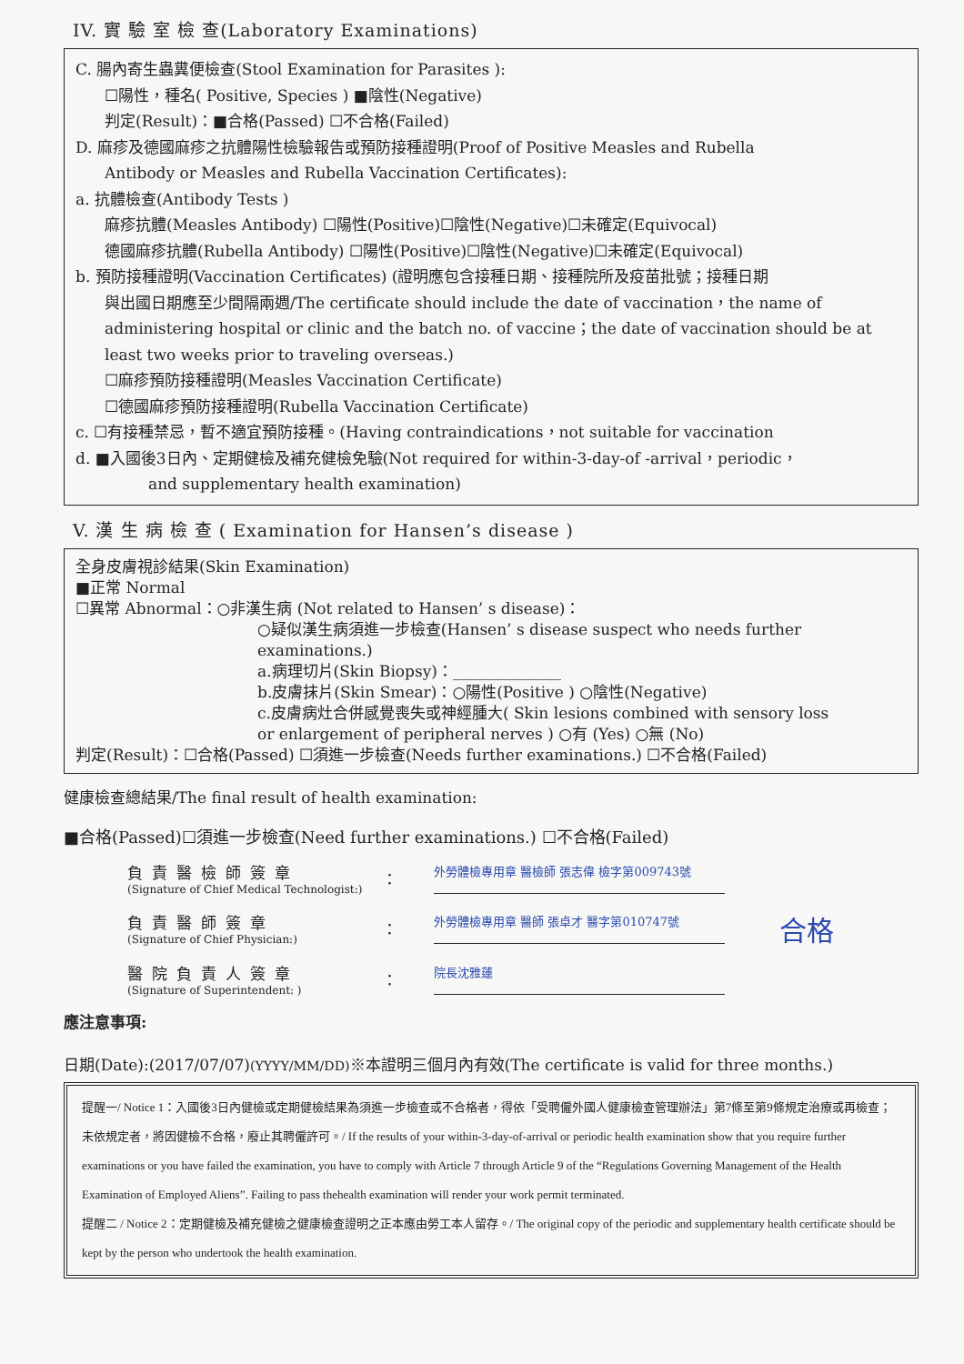IV. 實 驗 室 檢 查(Laboratory Examinations)
C. 腸內寄生蟲糞便檢查(Stool Examination for Parasites ):
☐陽性，種名( Positive, Species ) ■陰性(Negative)
判定(Result)：■合格(Passed) ☐不合格(Failed)
D. 麻疹及德國麻疹之抗體陽性檢驗報告或預防接種證明(Proof of Positive Measles and Rubella
Antibody or Measles and Rubella Vaccination Certificates):
a. 抗體檢查(Antibody Tests )
麻疹抗體(Measles Antibody) ☐陽性(Positive)☐陰性(Negative)☐未確定(Equivocal)
德國麻疹抗體(Rubella Antibody) ☐陽性(Positive)☐陰性(Negative)☐未確定(Equivocal)
b. 預防接種證明(Vaccination Certificates) (證明應包含接種日期、接種院所及疫苗批號；接種日期
與出國日期應至少間隔兩週/The certificate should include the date of vaccination，the name of administering hospital or clinic and the batch no. of vaccine；the date of vaccination should be at least two weeks prior to traveling overseas.)
☐麻疹預防接種證明(Measles Vaccination Certificate)
☐德國麻疹預防接種證明(Rubella Vaccination Certificate)
c. ☐有接種禁忌，暫不適宜預防接種。(Having contraindications，not suitable for vaccination
d. ■入國後3日內、定期健檢及補充健檢免驗(Not required for within-3-day-of -arrival，periodic，
and supplementary health examination)
V. 漢 生 病 檢 查 ( Examination for Hansen’s disease )
全身皮膚視診結果(Skin Examination)
■正常 Normal
☐異常 Abnormal：○非漢生病 (Not related to Hansen’ s disease)：
○疑似漢生病須進一步檢查(Hansen’ s disease suspect who needs further examinations.)
a.病理切片(Skin Biopsy)：______________
b.皮膚抹片(Skin Smear)：○陽性(Positive ) ○陰性(Negative)
c.皮膚病灶合併感覺喪失或神經腫大( Skin lesions combined with sensory loss
or enlargement of peripheral nerves ) ○有 (Yes) ○無 (No)
判定(Result)：☐合格(Passed) ☐須進一步檢查(Needs further examinations.) ☐不合格(Failed)
健康檢查總結果/The final result of health examination:
■合格(Passed)☐須進一步檢查(Need further examinations.) ☐不合格(Failed)
負責醫檢師簽章
(Signature of Chief Medical Technologist:)
：
外勞體檢專用章 醫檢師 張志偉 檢字第009743號
負責醫師簽章
(Signature of Chief Physician:)
：
外勞體檢專用章 醫師 張卓才 醫字第010747號
合格
醫院負責人簽章
(Signature of Superintendent: )
：
院長沈雅蓮
應注意事項:
日期(Date):(2017/07/07)(YYYY/MM/DD)※本證明三個月內有效(The certificate is valid for three months.)
提醒一/ Notice 1：入國後3日內健檢或定期健檢結果為須進一步檢查或不合格者，得依「受聘僱外國人健康檢查管理辦法」第7條至第9條規定治療或再檢查；未依規定者，將因健檢不合格，廢止其聘僱許可。/ If the results of your within-3-day-of-arrival or periodic health examination show that you require further examinations or you have failed the examination, you have to comply with Article 7 through Article 9 of the “Regulations Governing Management of the Health Examination of Employed Aliens”. Failing to pass thehealth examination will render your work permit terminated.
提醒二 / Notice 2：定期健檢及補充健檢之健康檢查證明之正本應由勞工本人留存。/ The original copy of the periodic and supplementary health certificate should be kept by the person who undertook the health examination.